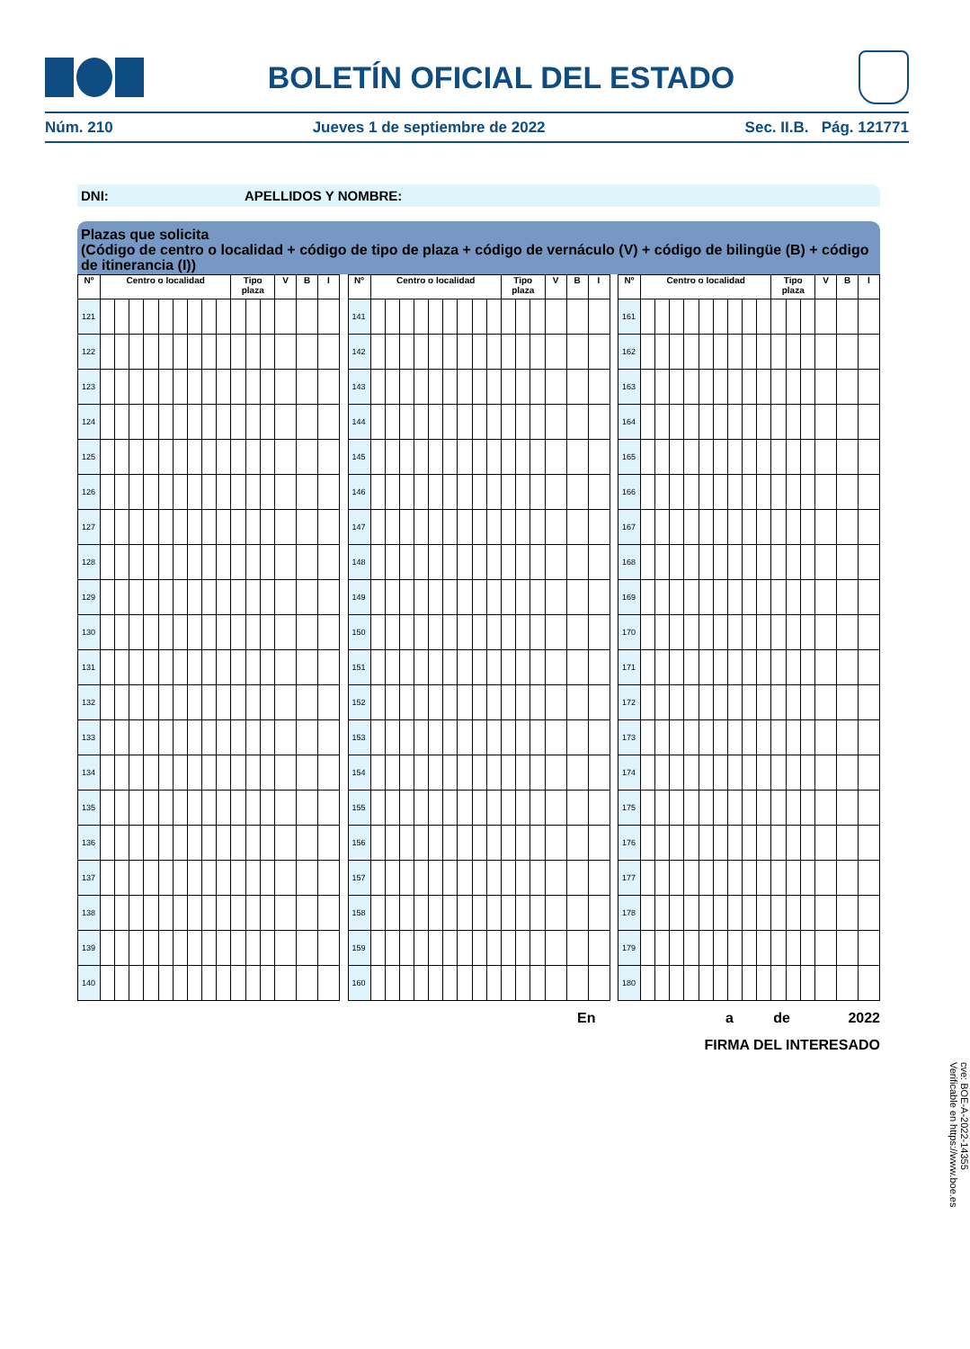BOLETÍN OFICIAL DEL ESTADO
Núm. 210 Jueves 1 de septiembre de 2022 Sec. II.B. Pág. 121771
DNI: APELLIDOS Y NOMBRE:
Plazas que solicita
(Código de centro o localidad + código de tipo de plaza + código de vernáculo (V) + código de bilingüe (B) + código de itinerancia (I))
| Nº | Centro o localidad | | | | | | | | | Tipo plaza | | | V | B | I |
| --- | --- | --- | --- | --- | --- | --- | --- | --- | --- | --- | --- | --- | --- | --- | --- |
| 121 | | | | | | | | | | | | | | | |
| 122 | | | | | | | | | | | | | | | |
| 123 | | | | | | | | | | | | | | | |
| 124 | | | | | | | | | | | | | | | |
| 125 | | | | | | | | | | | | | | | |
| 126 | | | | | | | | | | | | | | | |
| 127 | | | | | | | | | | | | | | | |
| 128 | | | | | | | | | | | | | | | |
| 129 | | | | | | | | | | | | | | | |
| 130 | | | | | | | | | | | | | | | |
| 131 | | | | | | | | | | | | | | | |
| 132 | | | | | | | | | | | | | | | |
| 133 | | | | | | | | | | | | | | | |
| 134 | | | | | | | | | | | | | | | |
| 135 | | | | | | | | | | | | | | | |
| 136 | | | | | | | | | | | | | | | |
| 137 | | | | | | | | | | | | | | | |
| 138 | | | | | | | | | | | | | | | |
| 139 | | | | | | | | | | | | | | | |
| 140 | | | | | | | | | | | | | | | |
| Nº | Centro o localidad | | | | | | | | | Tipo plaza | | | V | B | I |
| --- | --- | --- | --- | --- | --- | --- | --- | --- | --- | --- | --- | --- | --- | --- | --- |
| 141 | | | | | | | | | | | | | | | |
| 142 | | | | | | | | | | | | | | | |
| 143 | | | | | | | | | | | | | | | |
| 144 | | | | | | | | | | | | | | | |
| 145 | | | | | | | | | | | | | | | |
| 146 | | | | | | | | | | | | | | | |
| 147 | | | | | | | | | | | | | | | |
| 148 | | | | | | | | | | | | | | | |
| 149 | | | | | | | | | | | | | | | |
| 150 | | | | | | | | | | | | | | | |
| 151 | | | | | | | | | | | | | | | |
| 152 | | | | | | | | | | | | | | | |
| 153 | | | | | | | | | | | | | | | |
| 154 | | | | | | | | | | | | | | | |
| 155 | | | | | | | | | | | | | | | |
| 156 | | | | | | | | | | | | | | | |
| 157 | | | | | | | | | | | | | | | |
| 158 | | | | | | | | | | | | | | | |
| 159 | | | | | | | | | | | | | | | |
| 160 | | | | | | | | | | | | | | | |
| Nº | Centro o localidad | | | | | | | | | Tipo plaza | | | V | B | I |
| --- | --- | --- | --- | --- | --- | --- | --- | --- | --- | --- | --- | --- | --- | --- | --- |
| 161 | | | | | | | | | | | | | | | |
| 162 | | | | | | | | | | | | | | | |
| 163 | | | | | | | | | | | | | | | |
| 164 | | | | | | | | | | | | | | | |
| 165 | | | | | | | | | | | | | | | |
| 166 | | | | | | | | | | | | | | | |
| 167 | | | | | | | | | | | | | | | |
| 168 | | | | | | | | | | | | | | | |
| 169 | | | | | | | | | | | | | | | |
| 170 | | | | | | | | | | | | | | | |
| 171 | | | | | | | | | | | | | | | |
| 172 | | | | | | | | | | | | | | | |
| 173 | | | | | | | | | | | | | | | |
| 174 | | | | | | | | | | | | | | | |
| 175 | | | | | | | | | | | | | | | |
| 176 | | | | | | | | | | | | | | | |
| 177 | | | | | | | | | | | | | | | |
| 178 | | | | | | | | | | | | | | | |
| 179 | | | | | | | | | | | | | | | |
| 180 | | | | | | | | | | | | | | | |
En a de 2022
FIRMA DEL INTERESADO
cve: BOE-A-2022-14355
Verificable en https://www.boe.es